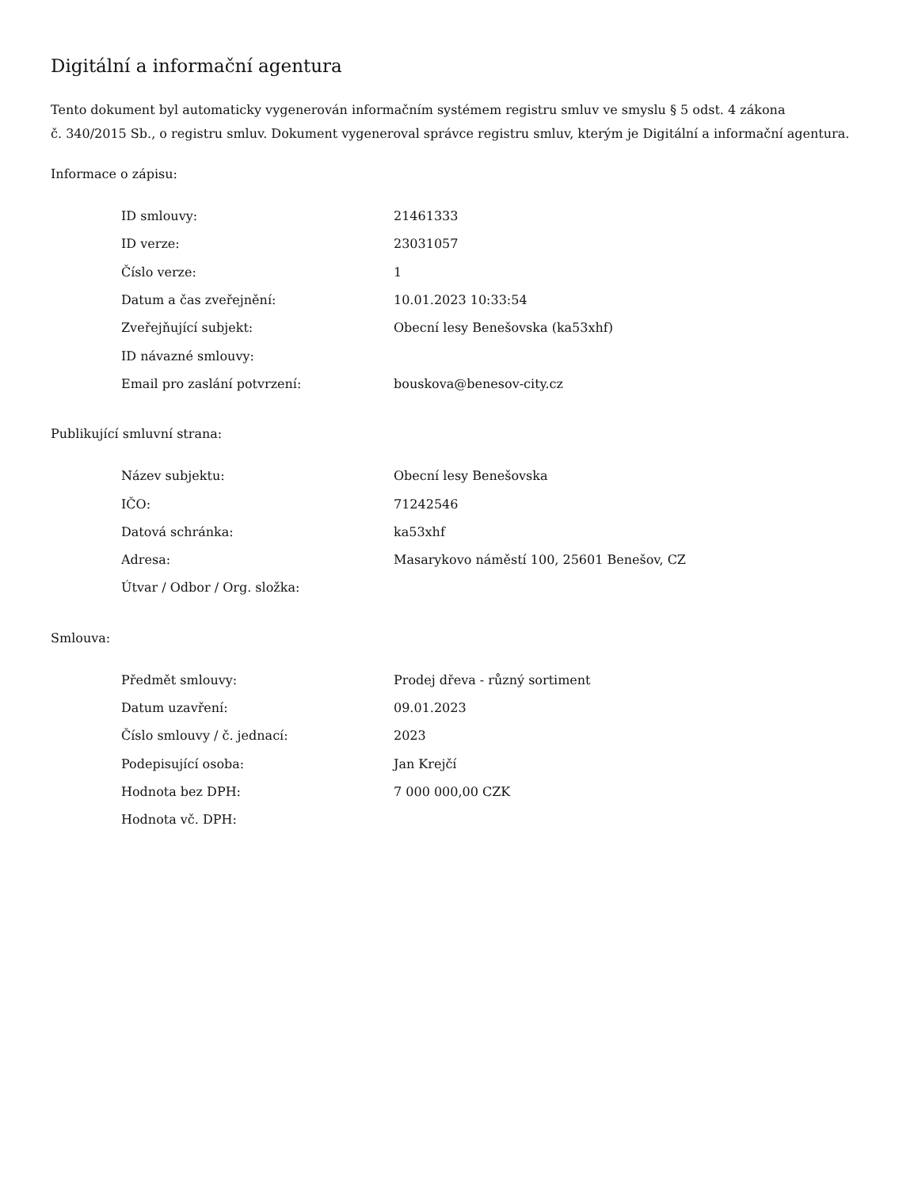Digitální a informační agentura
Tento dokument byl automaticky vygenerován informačním systémem registru smluv ve smyslu § 5 odst. 4 zákona
č. 340/2015 Sb., o registru smluv. Dokument vygeneroval správce registru smluv, kterým je Digitální a informační agentura.
Informace o zápisu:
| ID smlouvy: | 21461333 |
| ID verze: | 23031057 |
| Číslo verze: | 1 |
| Datum a čas zveřejnění: | 10.01.2023 10:33:54 |
| Zveřejňující subjekt: | Obecní lesy Benešovska (ka53xhf) |
| ID návazné smlouvy: | |
| Email pro zaslání potvrzení: | bouskova@benesov-city.cz |
Publikující smluvní strana:
| Název subjektu: | Obecní lesy Benešovska |
| IČO: | 71242546 |
| Datová schránka: | ka53xhf |
| Adresa: | Masarykovo náměstí 100, 25601 Benešov, CZ |
| Útvar / Odbor / Org. složka: | |
Smlouva:
| Předmět smlouvy: | Prodej dřeva - různý sortiment |
| Datum uzavření: | 09.01.2023 |
| Číslo smlouvy / č. jednací: | 2023 |
| Podepisující osoba: | Jan Krejčí |
| Hodnota bez DPH: | 7 000 000,00 CZK |
| Hodnota vč. DPH: | |